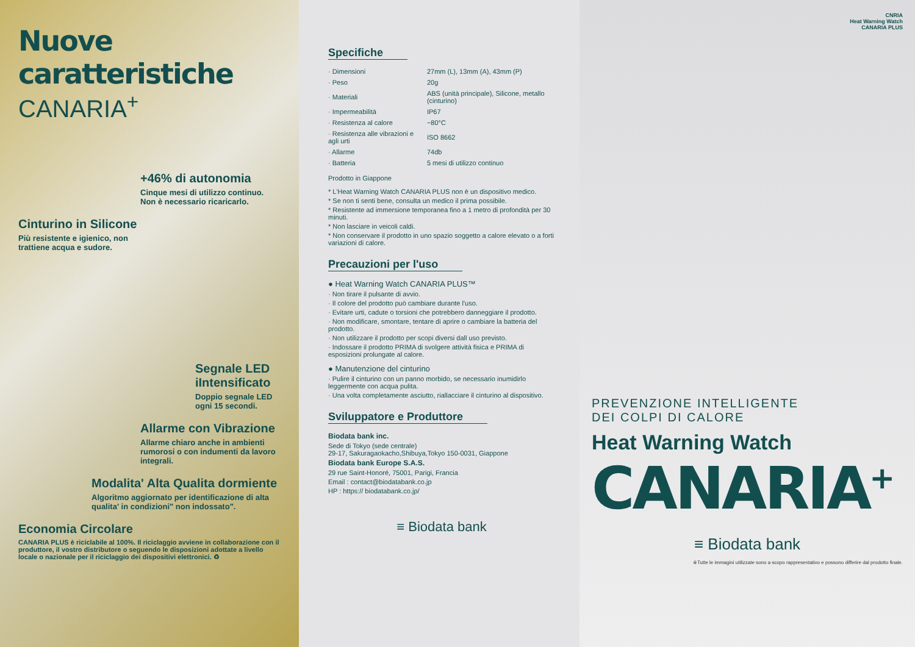Nuove caratteristiche
CANARIA<sup>+</sup>
+46% di autonomia
Cinque mesi di utilizzo continuo.
Non è necessario ricaricarlo.
Cinturino in Silicone
Più resistente e igienico, non
trattiene acqua e sudore.
Segnale LED iIntensificato
Doppio segnale LED ogni 15 secondi.
Allarme con Vibrazione
Allarme chiaro anche in ambienti rumorosi o con indumenti da lavoro integrali.
Modalita' Alta Qualita dormiente
Algoritmo aggiornato per identificazione di alta qualita' in condizioni" non indossato".
Economia Circolare
CANARIA PLUS è riciclabile al 100%. Il riciclaggio avviene in collaborazione con il produttore, il vostro distributore o seguendo le disposizioni adottate a livello locale o nazionale per il riciclaggio dei dispositivi elettronici. ♻
Specifiche
| · Dimensioni | 27mm (L), 13mm (A), 43mm (P) |
| · Peso | 20g |
| · Materiali | ABS (unità principale), Silicone, metallo (cinturino) |
| · Impermeabilità | IP67 |
| · Resistenza al calore | ~80°C |
| · Resistenza alle vibrazioni e agli urti | ISO 8662 |
| · Allarme | 74db |
| · Batteria | 5 mesi di utilizzo continuo |
Prodotto in Giappone
* L'Heat Warning Watch CANARIA PLUS non è un dispositivo medico.
* Se non ti senti bene, consulta un medico il prima possibile.
* Resistente ad immersione temporanea fino a 1 metro di profondità per 30 minuti.
* Non lasciare in veicoli caldi.
* Non conservare il prodotto in uno spazio soggetto a calore elevato o a forti variazioni di calore.
Precauzioni per l'uso
● Heat Warning Watch CANARIA PLUS™
· Non tirare il pulsante di avvio.
· Il colore del prodotto può cambiare durante l'uso.
· Evitare urti, cadute o torsioni che potrebbero danneggiare il prodotto.
· Non modificare, smontare, tentare di aprire o cambiare la batteria del prodotto.
· Non utilizzare il prodotto per scopi diversi dall uso previsto.
· Indossare il prodotto PRIMA di svolgere attività fisica e PRIMA di esposizioni prolungate al calore.
● Manutenzione del cinturino
· Pulire il cinturino con un panno morbido, se necessario inumidirlo leggermente con acqua pulita.
· Una volta completamente asciutto, riallacciare il cinturino al dispositivo.
Sviluppatore e Produttore
Biodata bank inc.
Sede di Tokyo (sede centrale)
29-17, Sakuragaokacho,Shibuya,Tokyo 150-0031, Giappone
Biodata bank Europe S.A.S.
29 rue Saint-Honoré, 75001, Parigi, Francia
Email : contact@biodatabank.co.jp
HP : https:// biodatabank.co.jp/
≡ Biodata bank
CNRIA
Heat Warning Watch
CANARIA PLUS
PREVENZIONE INTELLIGENTE
DEI COLPI DI CALORE
Heat Warning Watch
CANARIA<sup>+</sup>
≡ Biodata bank
※Tutte le immagini utilizzate sono a scopo rappresentativo e possono differire dal prodotto finale.